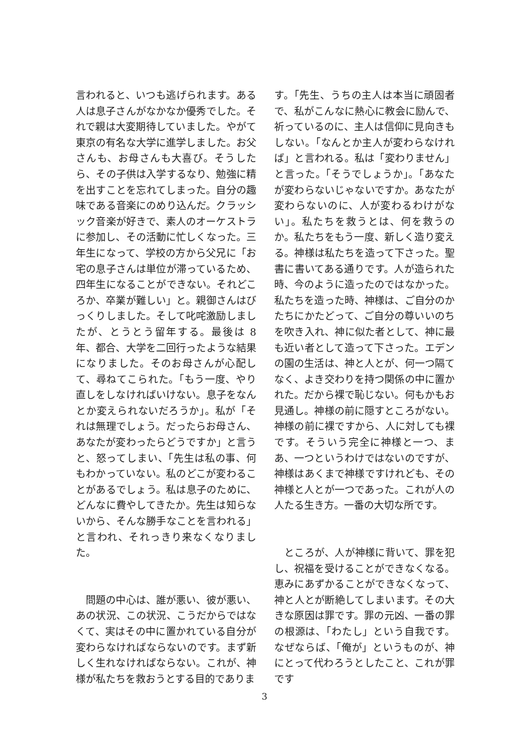言われると、いつも逃げられます。ある人は息子さんがなかなか優秀でした。それで親は大変期待していました。やがて東京の有名な大学に進学しました。お父さんも、お母さんも大喜び。そうしたら、その子供は入学するなり、勉強に精を出すことを忘れてしまった。自分の趣味である音楽にのめり込んだ。クラッシック音楽が好きで、素人のオーケストラに参加し、その活動に忙しくなった。三年生になって、学校の方から父兄に「お宅の息子さんは単位が滞っているため、四年生になることができない。それどころか、卒業が難しい」と。親御さんはびっくりしました。そして叱咤激励しましたが、とうとう留年する。最後は 8 年、都合、大学を二回行ったような結果になりました。そのお母さんが心配して、尋ねてこられた。「もう一度、やり直しをしなければいけない。息子をなんとか変えられないだろうか」。私が「それは無理でしょう。だったらお母さん、あなたが変わったらどうですか」と言うと、怒ってしまい、「先生は私の事、何もわかっていない。私のどこが変わることがあるでしょう。私は息子のために、どんなに費やしてきたか。先生は知らないから、そんな勝手なことを言われる」と言われ、それっきり来なくなりました。
　問題の中心は、誰が悪い、彼が悪い、あの状況、この状況、こうだからではなくて、実はその中に置かれている自分が変わらなければならないのです。まず新しく生れなければならない。これが、神様が私たちを救おうとする目的でありま
す。「先生、うちの主人は本当に頑固者で、私がこんなに熱心に教会に励んで、祈っているのに、主人は信仰に見向きもしない。「なんとか主人が変わらなければ」と言われる。私は「変わりません」と言った。「そうでしょうか」。「あなたが変わらないじゃないですか。あなたが変わらないのに、人が変わるわけがない」。私たちを救うとは、何を救うのか。私たちをもう一度、新しく造り変える。神様は私たちを造って下さった。聖書に書いてある通りです。人が造られた時、今のように造ったのではなかった。私たちを造った時、神様は、ご自分のかたちにかたどって、ご自分の尊いいのちを吹き入れ、神に似た者として、神に最も近い者として造って下さった。エデンの園の生活は、神と人とが、何一つ隔てなく、よき交わりを持つ関係の中に置かれた。だから裸で恥じない。何もかもお見通し。神様の前に隠すところがない。神様の前に裸ですから、人に対しても裸です。そういう完全に神様と一つ、まあ、一つというわけではないのですが、神様はあくまで神様ですけれども、その神様と人とが一つであった。これが人の人たる生き方。一番の大切な所です。
　ところが、人が神様に背いて、罪を犯し、祝福を受けることができなくなる。恵みにあずかることができなくなって、神と人とが断絶してしまいます。その大きな原因は罪です。罪の元凶、一番の罪の根源は、「わたし」という自我です。なぜならば、「俺が」というものが、神にとって代わろうとしたこと、これが罪です
3